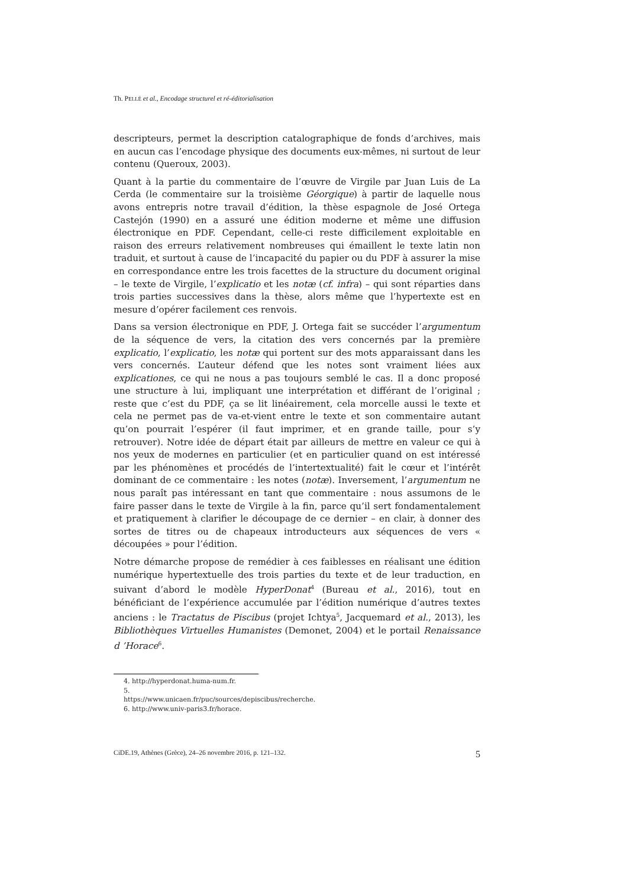Th. PELLÉ et al., Encodage structurel et ré-éditorialisation
descripteurs, permet la description catalographique de fonds d’archives, mais en aucun cas l’encodage physique des documents eux-mêmes, ni surtout de leur contenu (Queroux, 2003).
Quant à la partie du commentaire de l’œuvre de Virgile par Juan Luis de La Cerda (le commentaire sur la troisième Géorgique) à partir de laquelle nous avons entrepris notre travail d’édition, la thèse espagnole de José Ortega Castejón (1990) en a assuré une édition moderne et même une diffusion électronique en PDF. Cependant, celle-ci reste difficilement exploitable en raison des erreurs relativement nombreuses qui émaillent le texte latin non traduit, et surtout à cause de l’incapacité du papier ou du PDF à assurer la mise en correspondance entre les trois facettes de la structure du document original – le texte de Virgile, l’explicatio et les notæ (cf. infra) – qui sont réparties dans trois parties successives dans la thèse, alors même que l’hypertexte est en mesure d’opérer facilement ces renvois.
Dans sa version électronique en PDF, J. Ortega fait se succéder l’argumentum de la séquence de vers, la citation des vers concernés par la première explicatio, l’explicatio, les notæ qui portent sur des mots apparaissant dans les vers concernés. L’auteur défend que les notes sont vraiment liées aux explicationes, ce qui ne nous a pas toujours semblé le cas. Il a donc proposé une structure à lui, impliquant une interprétation et différant de l’original ; reste que c’est du PDF, ça se lit linéairement, cela morcelle aussi le texte et cela ne permet pas de va-et-vient entre le texte et son commentaire autant qu’on pourrait l’espérer (il faut imprimer, et en grande taille, pour s’y retrouver). Notre idée de départ était par ailleurs de mettre en valeur ce qui à nos yeux de modernes en particulier (et en particulier quand on est intéressé par les phénomènes et procédés de l’intertextualité) fait le cœur et l’intérêt dominant de ce commentaire : les notes (notæ). Inversement, l’argumentum ne nous paraît pas intéressant en tant que commentaire : nous assumons de le faire passer dans le texte de Virgile à la fin, parce qu’il sert fondamentalement et pratiquement à clarifier le découpage de ce dernier – en clair, à donner des sortes de titres ou de chapeaux introducteurs aux séquences de vers « découpées » pour l’édition.
Notre démarche propose de remédier à ces faiblesses en réalisant une édition numérique hypertextuelle des trois parties du texte et de leur traduction, en suivant d’abord le modèle HyperDonat<sup>4</sup> (Bureau et al., 2016), tout en bénéficiant de l’expérience accumulée par l’édition numérique d’autres textes anciens : le Tractatus de Piscibus (projet Ichtya<sup>5</sup>, Jacquemard et al., 2013), les Bibliothèques Virtuelles Humanistes (Demonet, 2004) et le portail Renaissance d ’Horace<sup>6</sup>.
4. http://hyperdonat.huma-num.fr.
5. https://www.unicaen.fr/puc/sources/depiscibus/recherche.
6. http://www.univ-paris3.fr/horace.
CiDE.19, Athènes (Grèce), 24–26 novembre 2016, p. 121–132. 5